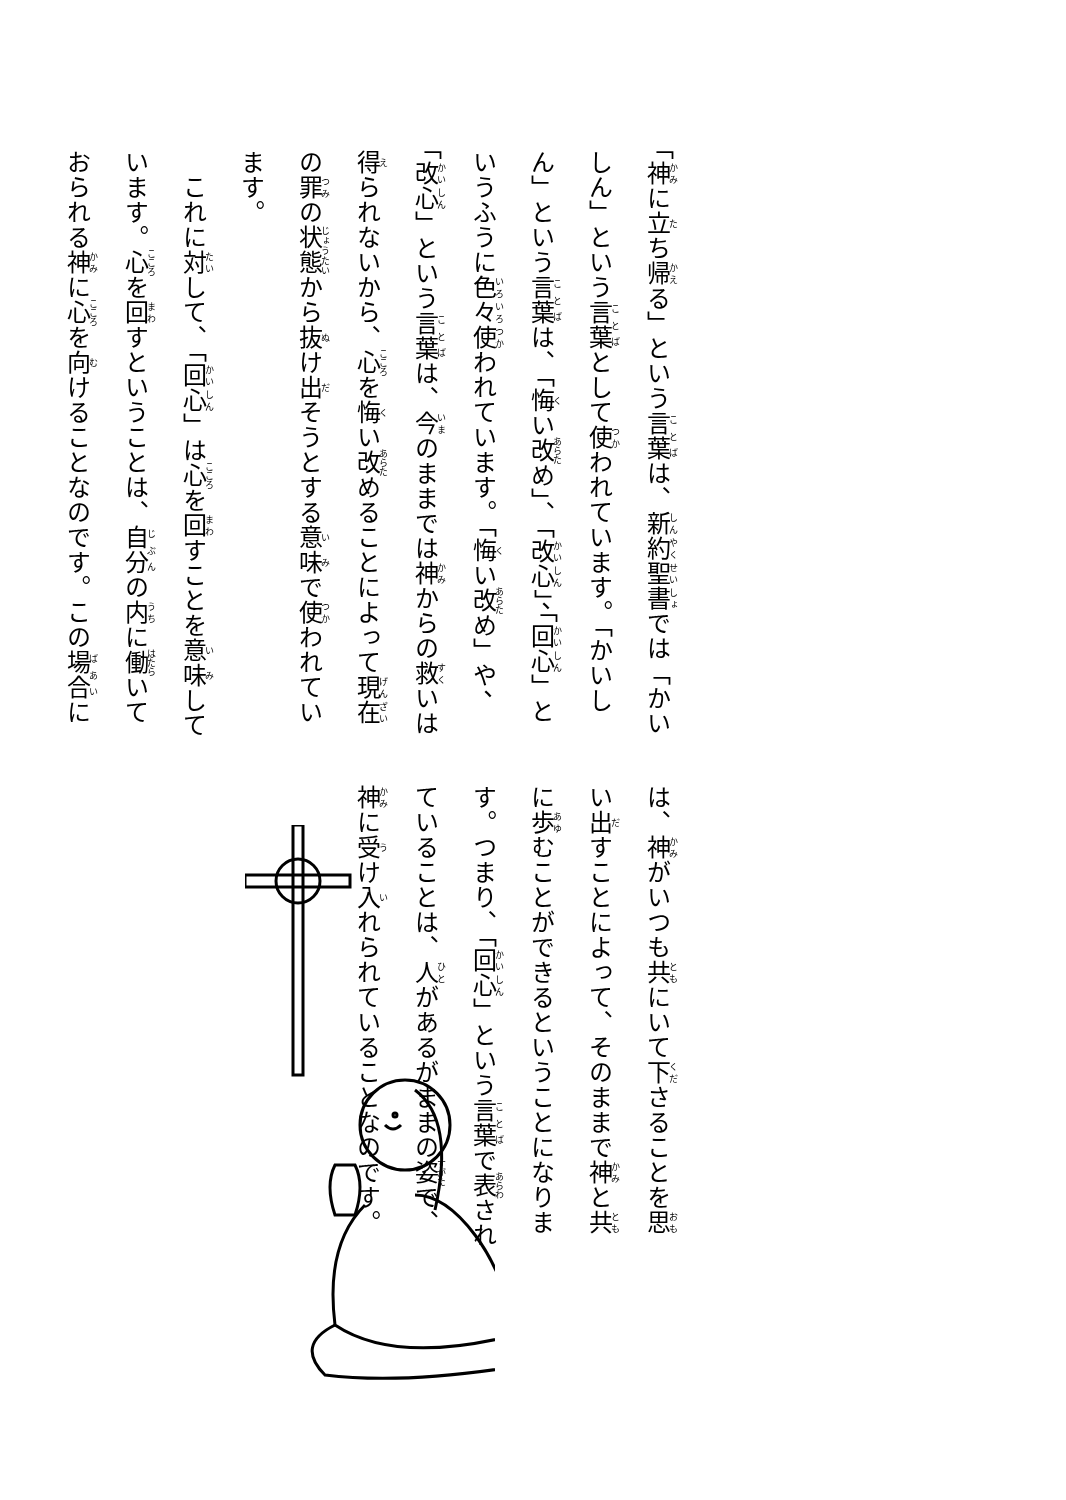「神に立ち帰る」という言葉は、新約聖書では「かいしん」という言葉として使われています。「かいしん」という言葉は、「悔い改め」、「改心」、「回心」というふうに色々使われています。「悔い改め」や、「改心」という言葉は、今のままでは神からの救いは得られないから、心を悔い改めることによって現在の罪の状態から抜け出そうとする意味で使われています。
　これに対して、「回心」は心を回すことを意味しています。心を回すということは、自分の内に働いておられる神に心を向けることなのです。この場合に
は、神がいつも共にいて下さることを思い出すことによって、そのままで神と共に歩むことができるということになります。つまり、「回心」という言葉で表されていることは、人があるがままの姿で、神に受け入れられていることなのです。